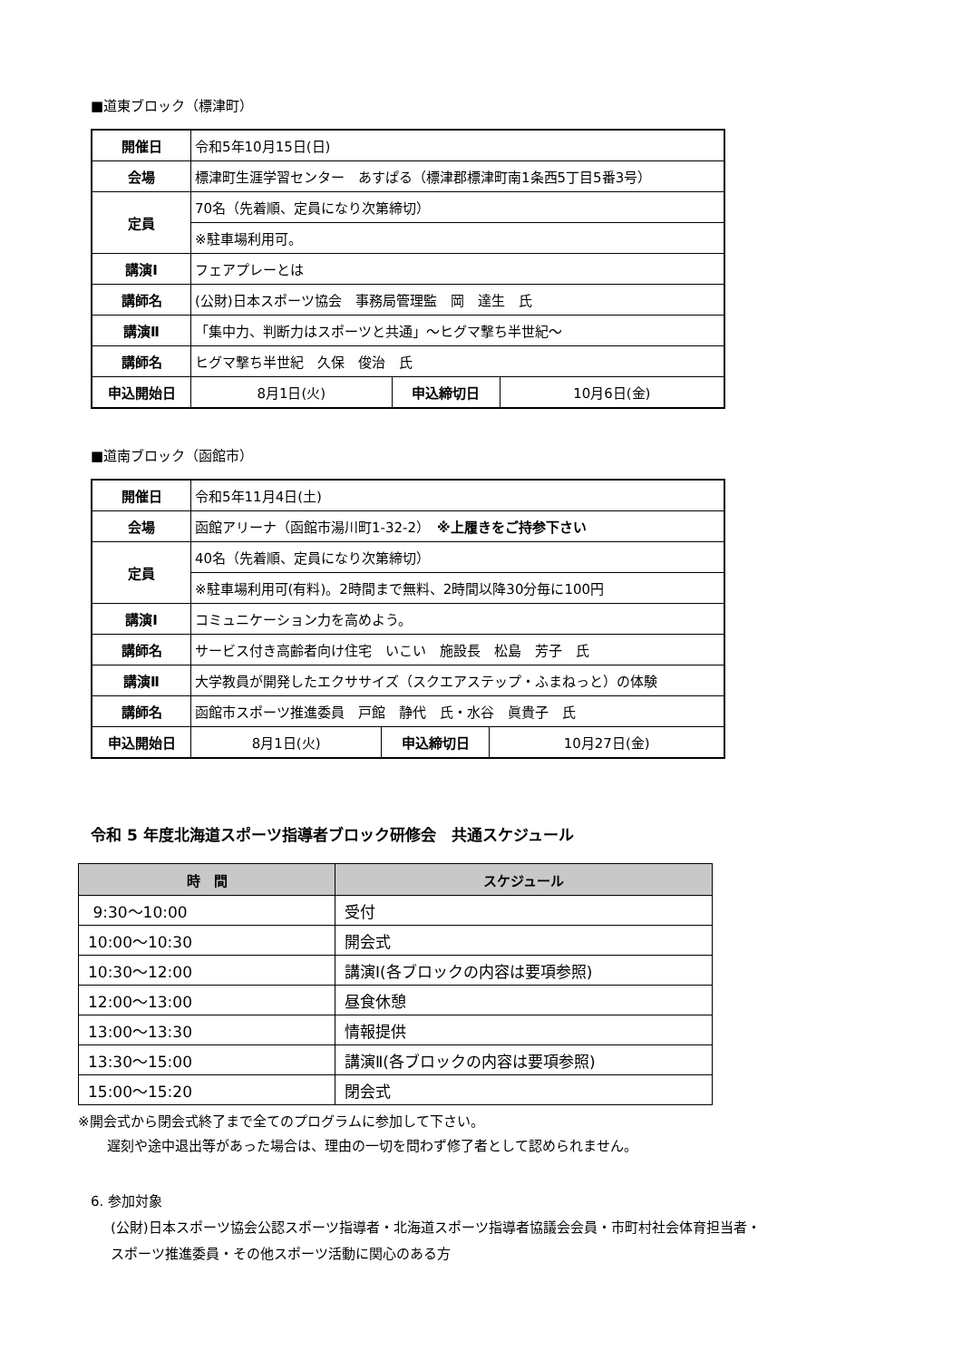■道東ブロック（標津町）
| 開催日 | 令和5年10月15日(日) | | |
| 会場 | 標津町生涯学習センター あすぱる（標津郡標津町南1条西5丁目5番3号） | | |
| 定員 | 70名（先着順、定員になり次第締切） | | |
| | ※駐車場利用可。 | | |
| 講演Ⅰ | フェアプレーとは | | |
| 講師名 | (公財)日本スポーツ協会 事務局管理監 岡 達生 氏 | | |
| 講演Ⅱ | 「集中力、判断力はスポーツと共通」～ヒグマ撃ち半世紀～ | | |
| 講師名 | ヒグマ撃ち半世紀 久保 俊治 氏 | | |
| 申込開始日 | 8月1日(火) | 申込締切日 | 10月6日(金) |
■道南ブロック（函館市）
| 開催日 | 令和5年11月4日(土) | | |
| 会場 | 函館アリーナ（函館市湯川町1-32-2） ※上履きをご持参下さい | | |
| 定員 | 40名（先着順、定員になり次第締切） | | |
| | ※駐車場利用可(有料)。2時間まで無料、2時間以降30分毎に100円 | | |
| 講演Ⅰ | コミュニケーション力を高めよう。 | | |
| 講師名 | サービス付き高齢者向け住宅 いこい 施設長 松島 芳子 氏 | | |
| 講演Ⅱ | 大学教員が開発したエクササイズ（スクエアステップ・ふまねっと）の体験 | | |
| 講師名 | 函館市スポーツ推進委員 戸館 静代 氏・水谷 眞貴子 氏 | | |
| 申込開始日 | 8月1日(火) | 申込締切日 | 10月27日(金) |
令和 5 年度北海道スポーツ指導者ブロック研修会　共通スケジュール
| 時 間 | スケジュール |
| --- | --- |
| 9:30～10:00 | 受付 |
| 10:00～10:30 | 開会式 |
| 10:30～12:00 | 講演Ⅰ(各ブロックの内容は要項参照) |
| 12:00～13:00 | 昼食休憩 |
| 13:00～13:30 | 情報提供 |
| 13:30～15:00 | 講演Ⅱ(各ブロックの内容は要項参照) |
| 15:00～15:20 | 閉会式 |
※開会式から閉会式終了まで全てのプログラムに参加して下さい。
遅刻や途中退出等があった場合は、理由の一切を問わず修了者として認められません。
6. 参加対象
(公財)日本スポーツ協会公認スポーツ指導者・北海道スポーツ指導者協議会会員・市町村社会体育担当者・
スポーツ推進委員・その他スポーツ活動に関心のある方